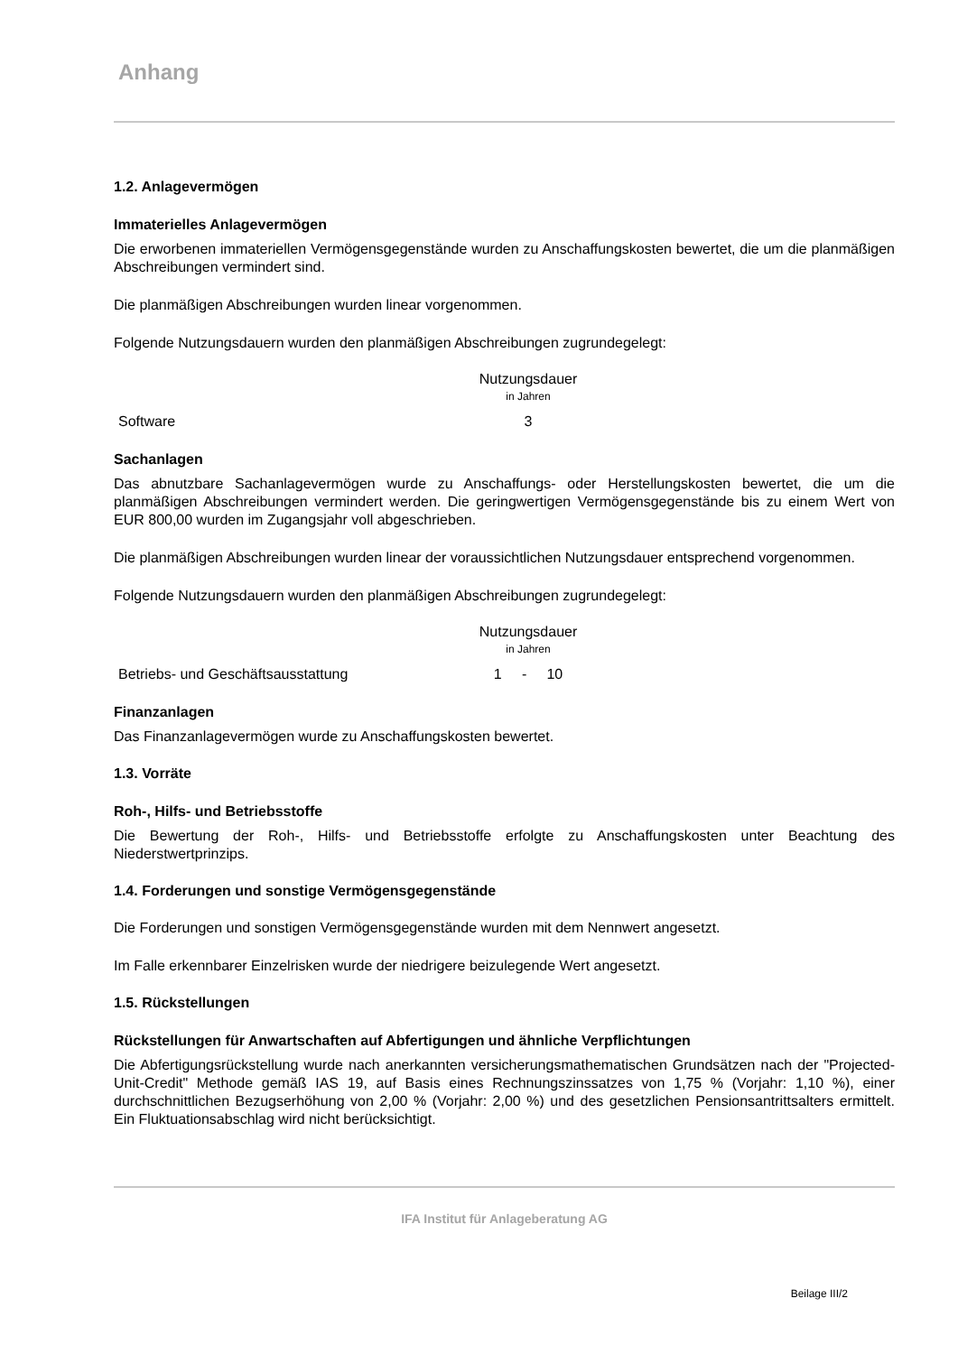Anhang
1.2. Anlagevermögen
Immaterielles Anlagevermögen
Die erworbenen immateriellen Vermögensgegenstände wurden zu Anschaffungskosten bewertet, die um die planmäßigen Abschreibungen vermindert sind.
Die planmäßigen Abschreibungen wurden linear vorgenommen.
Folgende Nutzungsdauern wurden den planmäßigen Abschreibungen zugrundegelegt:
| | Nutzungsdauer in Jahren |
| Software | 3 |
Sachanlagen
Das abnutzbare Sachanlagevermögen wurde zu Anschaffungs- oder Herstellungskosten bewertet, die um die planmäßigen Abschreibungen vermindert werden. Die geringwertigen Vermögensgegenstände bis zu einem Wert von EUR 800,00 wurden im Zugangsjahr voll abgeschrieben.
Die planmäßigen Abschreibungen wurden linear der voraussichtlichen Nutzungsdauer entsprechend vorgenommen.
Folgende Nutzungsdauern wurden den planmäßigen Abschreibungen zugrundegelegt:
| | Nutzungsdauer in Jahren |
| Betriebs- und Geschäftsausstattung | 1 - 10 |
Finanzanlagen
Das Finanzanlagevermögen wurde zu Anschaffungskosten bewertet.
1.3. Vorräte
Roh-, Hilfs- und Betriebsstoffe
Die Bewertung der Roh-, Hilfs- und Betriebsstoffe erfolgte zu Anschaffungskosten unter Beachtung des Niederstwertprinzips.
1.4. Forderungen und sonstige Vermögensgegenstände
Die Forderungen und sonstigen Vermögensgegenstände wurden mit dem Nennwert angesetzt.
Im Falle erkennbarer Einzelrisken wurde der niedrigere beizulegende Wert angesetzt.
1.5. Rückstellungen
Rückstellungen für Anwartschaften auf Abfertigungen und ähnliche Verpflichtungen
Die Abfertigungsrückstellung wurde nach anerkannten versicherungsmathematischen Grundsätzen nach der "Projected-Unit-Credit" Methode gemäß IAS 19, auf Basis eines Rechnungszinssatzes von 1,75 % (Vorjahr: 1,10 %), einer durchschnittlichen Bezugserhöhung von 2,00 % (Vorjahr: 2,00 %) und des gesetzlichen Pensionsantrittsalters ermittelt. Ein Fluktuationsabschlag wird nicht berücksichtigt.
IFA Institut für Anlageberatung AG
Beilage III/2